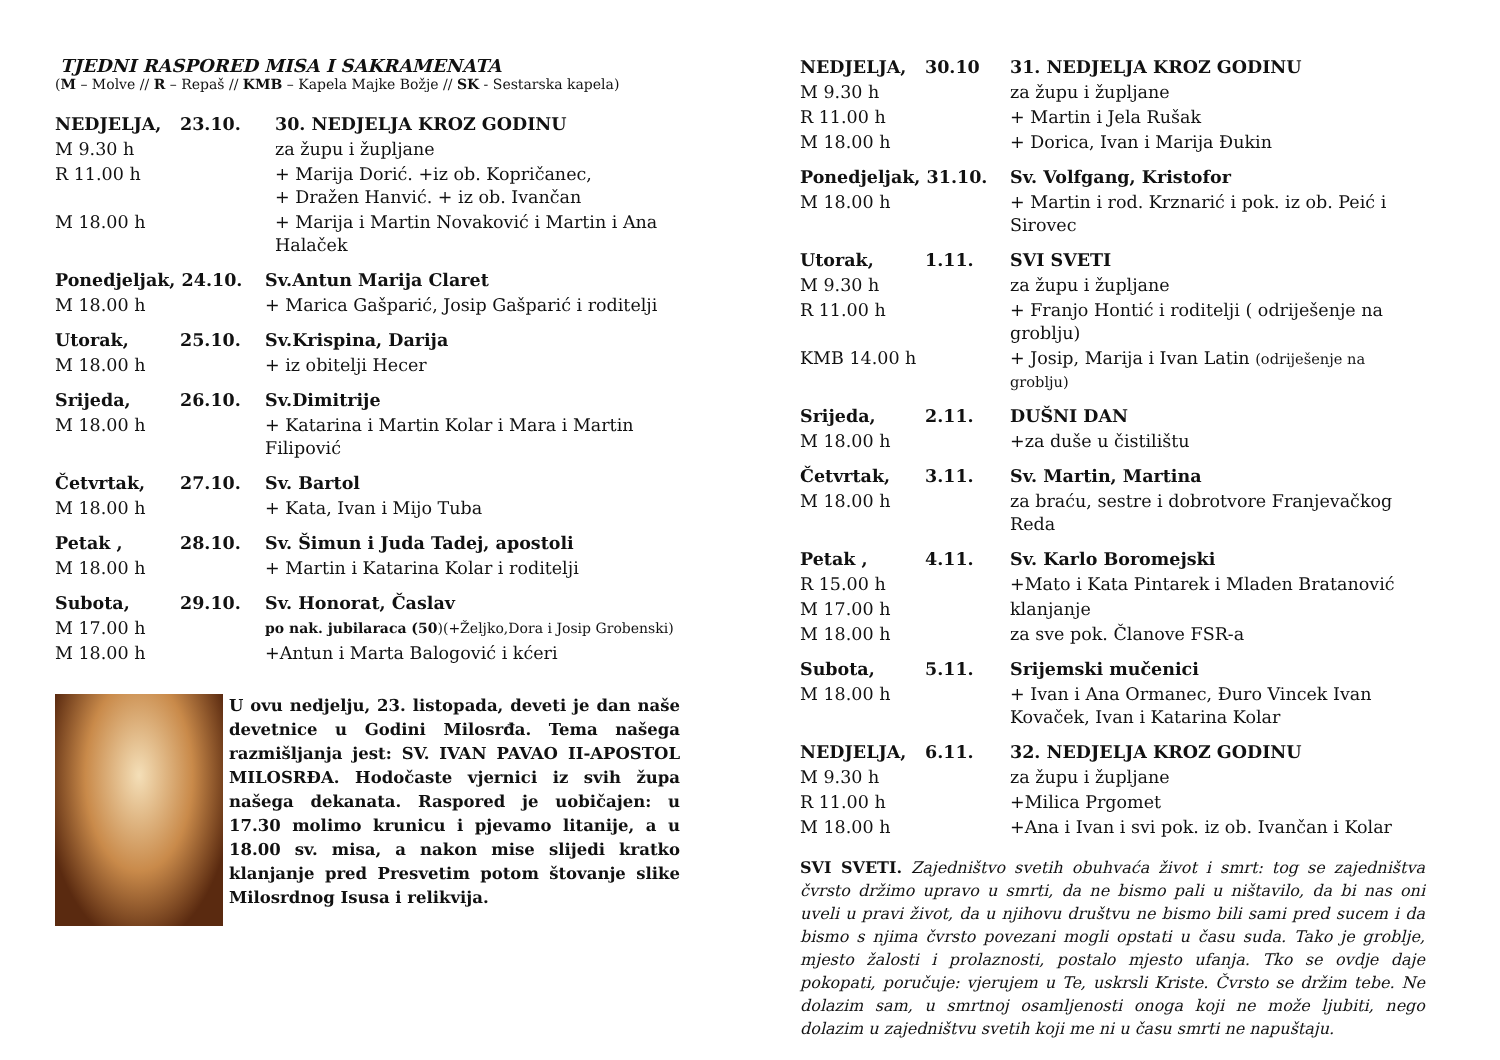TJEDNI RASPORED MISA I SAKRAMENATA
(M – Molve // R – Repaš // KMB – Kapela Majke Božje // SK - Sestarska kapela)
| NEDJELJA, | 23.10. | 30. NEDJELJA KROZ GODINU |
| --- | --- | --- |
| M 9.30 h | | za župu i župljane |
| R 11.00 h | | + Marija Dorić. +iz ob. Kopričanec, + Dražen Hanvić. + iz ob. Ivančan |
| M 18.00 h | | + Marija i Martin Novaković i Martin i Ana Halaček |
| Ponedjeljak, 24.10. | Sv.Antun Marija Claret |
| --- | --- |
| M 18.00 h | + Marica Gašparić, Josip Gašparić i roditelji |
| Utorak, | 25.10. | Sv.Krispina, Darija |
| --- | --- | --- |
| M 18.00 h | | + iz obitelji Hecer |
| Srijeda, | 26.10. | Sv.Dimitrije |
| --- | --- | --- |
| M 18.00 h | | + Katarina i Martin Kolar i Mara i Martin Filipović |
| Četvrtak, | 27.10. | Sv. Bartol |
| --- | --- | --- |
| M 18.00 h | | + Kata, Ivan i Mijo Tuba |
| Petak , | 28.10. | Sv. Šimun i Juda Tadej, apostoli |
| --- | --- | --- |
| M 18.00 h | | + Martin i Katarina Kolar i roditelji |
| Subota, | 29.10. | Sv. Honorat, Časlav |
| --- | --- | --- |
| M 17.00 h | | po nak. jubilaraca (50 )(+Željko,Dora i Josip Grobenski) |
| M 18.00 h | | +Antun i Marta Balogović i kćeri |
U ovu nedjelju, 23. listopada, deveti je dan naše devetnice u Godini Milosrđa. Tema našega razmišljanja jest: SV. IVAN PAVAO II-APOSTOL MILOSRĐA. Hodočaste vjernici iz svih župa našega dekanata. Raspored je uobičajen: u 17.30 molimo krunicu i pjevamo litanije, a u 18.00 sv. misa, a nakon mise slijedi kratko klanjanje pred Presvetim potom štovanje slike Milosrdnog Isusa i relikvija.
| NEDJELJA, | 30.10 | 31. NEDJELJA KROZ GODINU |
| --- | --- | --- |
| M 9.30 h | | za župu i župljane |
| R 11.00 h | | + Martin i Jela Rušak |
| M 18.00 h | | + Dorica, Ivan i Marija Đukin |
| Ponedjeljak, 31.10. | Sv. Volfgang, Kristofor |
| --- | --- |
| M 18.00 h | + Martin i rod. Krznarić i pok. iz ob. Peić i Sirovec |
| Utorak, | 1.11. | SVI SVETI |
| --- | --- | --- |
| M 9.30 h | | za župu i župljane |
| R 11.00 h | | + Franjo Hontić i roditelji ( odriješenje na groblju) |
| KMB 14.00 h | | + Josip, Marija i Ivan Latin (odriješenje na groblju) |
| Srijeda, | 2.11. | DUŠNI DAN |
| --- | --- | --- |
| M 18.00 h | | +za duše u čistilištu |
| Četvrtak, | 3.11. | Sv. Martin, Martina |
| --- | --- | --- |
| M 18.00 h | | za braću, sestre i dobrotvore Franjevačkog Reda |
| Petak , | 4.11. | Sv. Karlo Boromejski |
| --- | --- | --- |
| R 15.00 h | | +Mato i Kata Pintarek i Mladen Bratanović |
| M 17.00 h | | klanjanje |
| M 18.00 h | | za sve pok. Članove FSR-a |
| Subota, | 5.11. | Srijemski mučenici |
| --- | --- | --- |
| M 18.00 h | | + Ivan i Ana Ormanec, Đuro Vincek Ivan Kovaček, Ivan i Katarina Kolar |
| NEDJELJA, | 6.11. | 32. NEDJELJA KROZ GODINU |
| --- | --- | --- |
| M 9.30 h | | za župu i župljane |
| R 11.00 h | | +Milica Prgomet |
| M 18.00 h | | +Ana i Ivan i svi pok. iz ob. Ivančan i Kolar |
SVI SVETI. Zajedništvo svetih obuhvaća život i smrt: tog se zajedništva čvrsto držimo upravo u smrti, da ne bismo pali u ništavilo, da bi nas oni uveli u pravi život, da u njihovu društvu ne bismo bili sami pred sucem i da bismo s njima čvrsto povezani mogli opstati u času suda. Tako je groblje, mjesto žalosti i prolaznosti, postalo mjesto ufanja. Tko se ovdje daje pokopati, poručuje: vjerujem u Te, uskrsli Kriste. Čvrsto se držim tebe. Ne dolazim sam, u smrtnoj osamljenosti onoga koji ne može ljubiti, nego dolazim u zajedništvu svetih koji me ni u času smrti ne napuštaju.